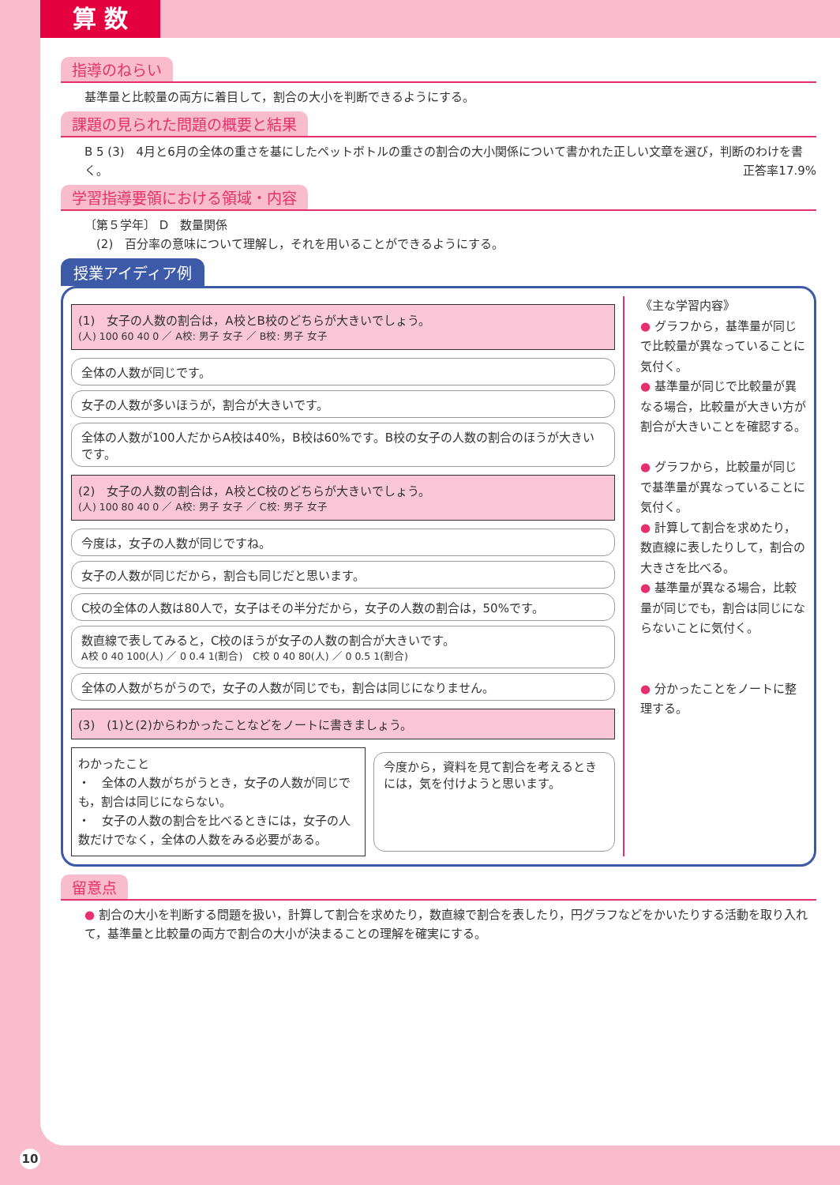算 数
指導のねらい
基準量と比較量の両方に着目して，割合の大小を判断できるようにする。
課題の見られた問題の概要と結果
B 5 (3)　4月と6月の全体の重さを基にしたペットボトルの重さの割合の大小関係について書かれた正しい文章を選び，判断のわけを書く。 正答率17.9%
学習指導要領における領域・内容
〔第５学年〕 D　数量関係
　(2)　百分率の意味について理解し，それを用いることができるようにする。
授業アイディア例
(1)　女子の人数の割合は，A校とB校のどちらが大きいでしょう。
(人) 100 60 40 0 ／ A校: 男子 女子 ／ B校: 男子 女子
全体の人数が同じです。
女子の人数が多いほうが，割合が大きいです。
全体の人数が100人だからA校は40%，B校は60%です。B校の女子の人数の割合のほうが大きいです。
(2)　女子の人数の割合は，A校とC校のどちらが大きいでしょう。
(人) 100 80 40 0 ／ A校: 男子 女子 ／ C校: 男子 女子
今度は，女子の人数が同じですね。
女子の人数が同じだから，割合も同じだと思います。
C校の全体の人数は80人で，女子はその半分だから，女子の人数の割合は，50%です。
数直線で表してみると，C校のほうが女子の人数の割合が大きいです。
A校 0 40 100(人) ／ 0 0.4 1(割合)　C校 0 40 80(人) ／ 0 0.5 1(割合)
全体の人数がちがうので，女子の人数が同じでも，割合は同じになりません。
(3)　(1)と(2)からわかったことなどをノートに書きましょう。
わかったこと
・　全体の人数がちがうとき，女子の人数が同じでも，割合は同じにならない。
・　女子の人数の割合を比べるときには，女子の人数だけでなく，全体の人数をみる必要がある。
今度から，資料を見て割合を考えるときには，気を付けようと思います。
《主な学習内容》
● グラフから，基準量が同じで比較量が異なっていることに気付く。
● 基準量が同じで比較量が異なる場合，比較量が大きい方が割合が大きいことを確認する。
● グラフから，比較量が同じで基準量が異なっていることに気付く。
● 計算して割合を求めたり，数直線に表したりして，割合の大きさを比べる。
● 基準量が異なる場合，比較量が同じでも，割合は同じにならないことに気付く。
● 分かったことをノートに整理する。
留意点
● 割合の大小を判断する問題を扱い，計算して割合を求めたり，数直線で割合を表したり，円グラフなどをかいたりする活動を取り入れて，基準量と比較量の両方で割合の大小が決まることの理解を確実にする。
10